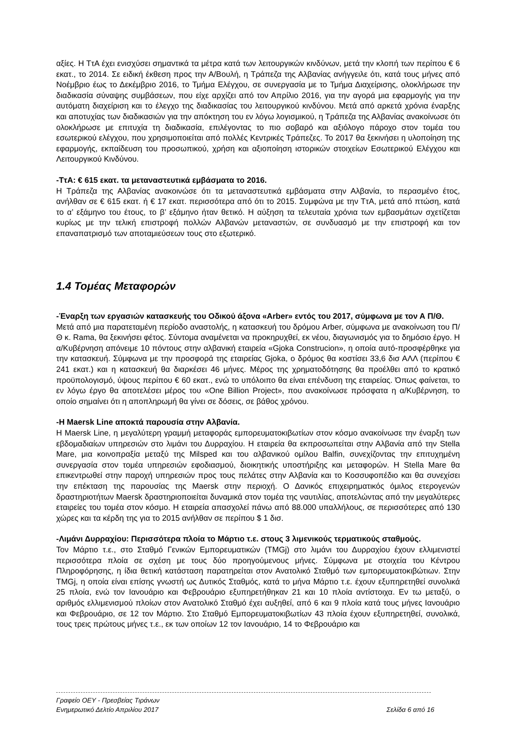αξίες. Η ΤτΑ έχει ενισχύσει σημαντικά τα μέτρα κατά των λειτουργικών κινδύνων, μετά την κλοπή των περίπου € 6 εκατ., το 2014. Σε ειδική έκθεση προς την Α/Βουλή, η Τράπεζα της Αλβανίας ανήγγειλε ότι, κατά τους μήνες από Νοέμβριο έως το Δεκέμβριο 2016, το Τμήμα Ελέγχου, σε συνεργασία με το Τμήμα Διαχείρισης, ολοκλήρωσε την διαδικασία σύναψης συμβάσεων, που είχε αρχίζει από τον Απρίλιο 2016, για την αγορά μια εφαρμογής για την αυτόματη διαχείριση και το έλεγχο της διαδικασίας του λειτουργικού κινδύνου. Μετά από αρκετά χρόνια έναρξης και αποτυχίας των διαδικασιών για την απόκτηση του εν λόγω λογισμικού, η Τράπεζα της Αλβανίας ανακοίνωσε ότι ολοκλήρωσε με επιτυχία τη διαδικασία, επιλέγοντας το πιο σοβαρό και αξιόλογο πάροχο στον τομέα του εσωτερικού ελέγχου, που χρησιμοποιείται από πολλές Κεντρικές Τράπεζες. Το 2017 θα ξεκινήσει η υλοποίηση της εφαρμογής, εκπαίδευση του προσωπικού, χρήση και αξιοποίηση ιστορικών στοιχείων Εσωτερικού Ελέγχου και Λειτουργικού Κινδύνου.
-ΤτΑ: € 615 εκατ. τα μεταναστευτικά εμβάσματα το 2016.
Η Τράπεζα της Αλβανίας ανακοινώσε ότι τα μεταναστευτικά εμβάσματα στην Αλβανία, το περασμένο έτος, ανήλθαν σε € 615 εκατ. ή € 17 εκατ. περισσότερα από ότι το 2015. Συμφώνα με την ΤτΑ, μετά από πτώση, κατά το α’ εξάμηνο του έτους, το β’ εξάμηνο ήταν θετικό. Η αύξηση τα τελευταία χρόνια των εμβασμάτων σχετίζεται κυρίως με την τελική επιστροφή πολλών Αλβανών μεταναστών, σε συνδυασμό με την επιστροφή και τον επαναπατρισμό των αποταμιεύσεων τους στο εξωτερικό.
1.4 Τομέας Μεταφορών
-Έναρξη των εργασιών κατασκευής του Οδικού άξονα «Arber» εντός του 2017, σύμφωνα με τον Α Π/Θ.
Μετά από μια παρατεταμένη περίοδο αναστολής, η κατασκευή του δρόμου Arber, σύμφωνα με ανακοίνωση του Π/Θ κ. Rama, θα ξεκινήσει φέτος. Σύντομα αναμένεται να προκηρυχθεί, εκ νέου, διαγωνισμός για το δημόσιο έργο. Η α/Κυβέρνηση απόνειμε 10 πόντους στην αλβανική εταιρεία «Gjoka Construcion», η οποία αυτό-προσφέρθηκε για την κατασκευή. Σύμφωνα με την προσφορά της εταιρείας Gjoka, ο δρόμος θα κοστίσει 33,6 δισ ΑΛΛ (περίπου € 241 εκατ.) και η κατασκευή θα διαρκέσει 46 μήνες. Μέρος της χρηματοδότησης θα προέλθει από το κρατικό προϋπολογισμό, ύψους περίπου € 60 εκατ., ενώ το υπόλοιπο θα είναι επένδυση της εταιρείας. Όπως φαίνεται, το εν λόγω έργο θα αποτελέσει μέρος του «One Billion Project», που ανακοίνωσε πρόσφατα η α/Κυβέρνηση, το οποίο σημαίνει ότι η αποπληρωμή θα γίνει σε δόσεις, σε βάθος χρόνου.
-Η Maersk Line αποκτά παρουσία στην Αλβανία.
Η Maersk Line, η μεγαλύτερη γραμμή μεταφοράς εμπορευματοκιβωτίων στον κόσμο ανακοίνωσε την έναρξη των εβδομαδιαίων υπηρεσιών στο λιμάνι του Δυρραχίου. Η εταιρεία θα εκπροσωπείται στην Αλβανία από την Stella Mare, μια κοινοπραξία μεταξύ της Milsped και του αλβανικού ομίλου Balfin, συνεχίζοντας την επιτυχημένη συνεργασία στον τομέα υπηρεσιών εφοδιασμού, διοικητικής υποστήριξης και μεταφορών. Η Stella Mare θα επικεντρωθεί στην παροχή υπηρεσιών προς τους πελάτες στην Αλβανία και το Κοσσυφοπέδιο και θα συνεχίσει την επέκταση της παρουσίας της Maersk στην περιοχή. Ο Δανικός επιχειρηματικός όμιλος ετερογενών δραστηριοτήτων Maersk δραστηριοποιείται δυναμικά στον τομέα της ναυτιλίας, αποτελώντας από την μεγαλύτερες εταιρείες του τομέα στον κόσμο. Η εταιρεία απασχολεί πάνω από 88.000 υπαλλήλους, σε περισσότερες από 130 χώρες και τα κέρδη της για το 2015 ανήλθαν σε περίπου $ 1 δισ.
-Λιμάνι Δυρραχίου: Περισσότερα πλοία το Μάρτιο τ.ε. στους 3 λιμενικούς τερματικούς σταθμούς.
Τον Μάρτιο τ.ε., στο Σταθμό Γενικών Εμπορευματικών (TMGj) στο λιμάνι του Δυρραχίου έχουν ελλιμενιστεί περισσότερα πλοία σε σχέση με τους δύο προηγούμενους μήνες. Σύμφωνα με στοιχεία του Κέντρου Πληροφόρησης, η ίδια θετική κατάσταση παρατηρείται στον Ανατολικό Σταθμό των εμπορευματοκιβώτιων. Στην TMGj, η οποία είναι επίσης γνωστή ως Δυτικός Σταθμός, κατά το μήνα Μάρτιο τ.ε. έχουν εξυπηρετηθεί συνολικά 25 πλοία, ενώ τον Ιανουάριο και Φεβρουάριο εξυπηρετήθηκαν 21 και 10 πλοία αντίστοιχα. Εν τω μεταξύ, ο αριθμός ελλιμενισμού πλοίων στον Ανατολικό Σταθμό έχει αυξηθεί, από 6 και 9 πλοία κατά τους μήνες Ιανουάριο και Φεβρουάριο, σε 12 τον Μάρτιο. Στο Σταθμό Εμπορευματοκιβωτίων 43 πλοία έχουν εξυπηρετηθεί, συνολικά, τους τρεις πρώτους μήνες τ.ε., εκ των οποίων 12 τον Ιανουάριο, 14 το Φεβρουάριο και
Γραφείο ΟΕΥ - Πρεσβείας Τιράνων
Ενημερωτικό Δελτίο Απριλίου 2017 Σελίδα 6 από 16